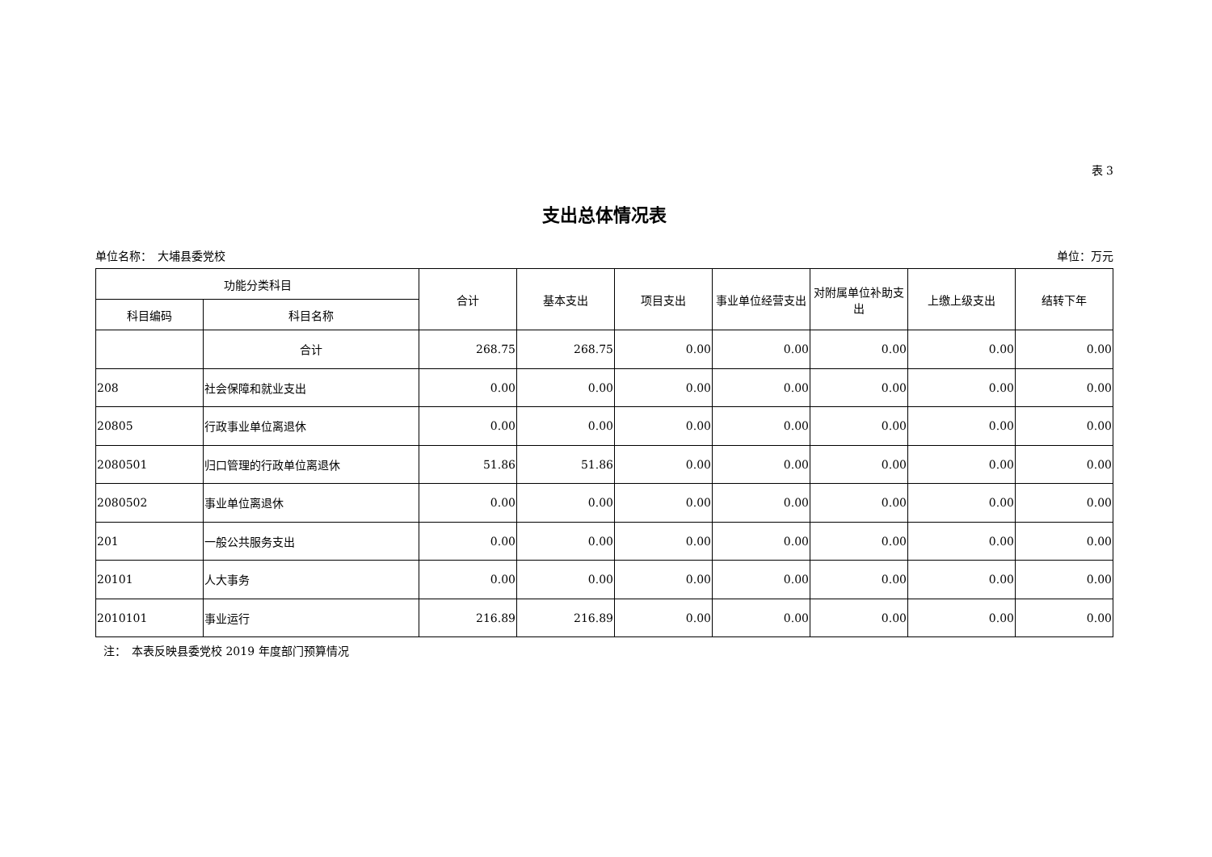表 3
支出总体情况表
单位名称：　大埔县委党校 单位：万元
| 功能分类科目 | | 合计 | 基本支出 | 项目支出 | 事业单位经营支出 | 对附属单位补助支出 | 上缴上级支出 | 结转下年 |
| --- | --- | --- | --- | --- | --- | --- | --- | --- |
| 科目编码 | 科目名称 | | | | | | | |
| | 合计 | 268.75 | 268.75 | 0.00 | 0.00 | 0.00 | 0.00 | 0.00 |
| 208 | 社会保障和就业支出 | 0.00 | 0.00 | 0.00 | 0.00 | 0.00 | 0.00 | 0.00 |
| 20805 | 行政事业单位离退休 | 0.00 | 0.00 | 0.00 | 0.00 | 0.00 | 0.00 | 0.00 |
| 2080501 | 归口管理的行政单位离退休 | 51.86 | 51.86 | 0.00 | 0.00 | 0.00 | 0.00 | 0.00 |
| 2080502 | 事业单位离退休 | 0.00 | 0.00 | 0.00 | 0.00 | 0.00 | 0.00 | 0.00 |
| 201 | 一般公共服务支出 | 0.00 | 0.00 | 0.00 | 0.00 | 0.00 | 0.00 | 0.00 |
| 20101 | 人大事务 | 0.00 | 0.00 | 0.00 | 0.00 | 0.00 | 0.00 | 0.00 |
| 2010101 | 事业运行 | 216.89 | 216.89 | 0.00 | 0.00 | 0.00 | 0.00 | 0.00 |
注：　本表反映县委党校 2019 年度部门预算情况